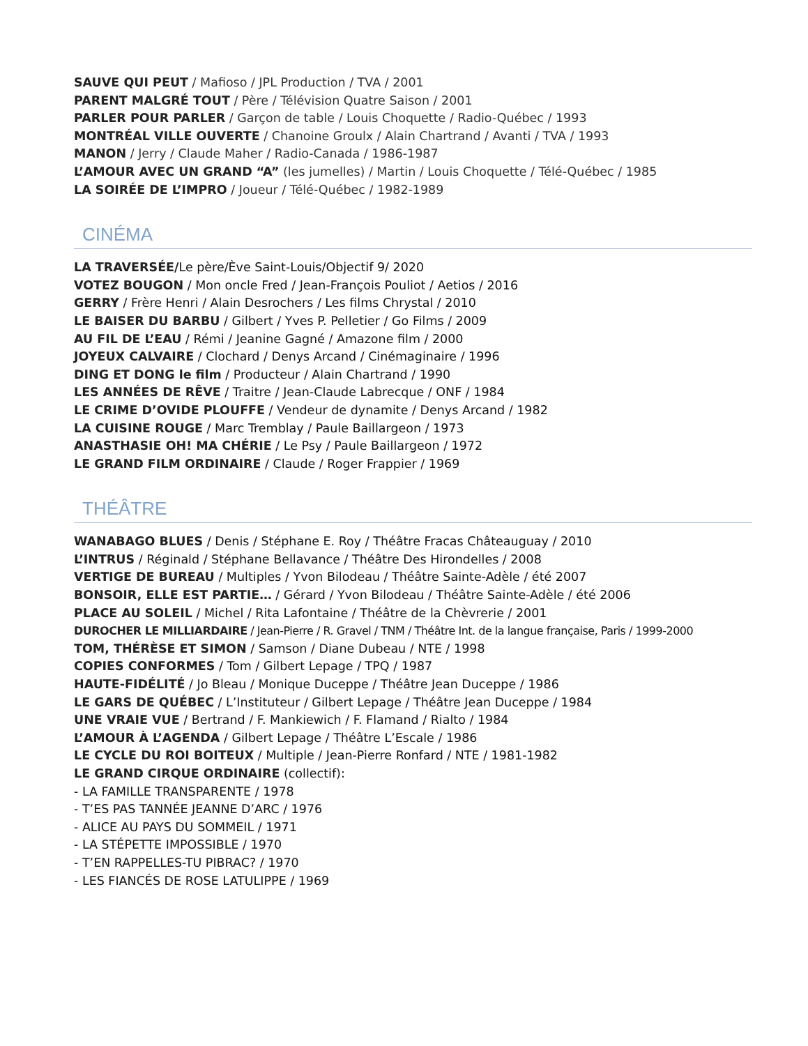SAUVE QUI PEUT / Mafioso / JPL Production / TVA / 2001
PARENT MALGRÉ TOUT / Père / Télévision Quatre Saison / 2001
PARLER POUR PARLER / Garçon de table / Louis Choquette / Radio-Québec / 1993
MONTRÉAL VILLE OUVERTE / Chanoine Groulx / Alain Chartrand / Avanti / TVA / 1993
MANON / Jerry / Claude Maher / Radio-Canada / 1986-1987
L’AMOUR AVEC UN GRAND “A” (les jumelles) / Martin / Louis Choquette / Télé-Québec / 1985
LA SOIRÉE DE L’IMPRO / Joueur / Télé-Québec / 1982-1989
CINÉMA
LA TRAVERSÉE/Le père/Ève Saint-Louis/Objectif 9/ 2020
VOTEZ BOUGON / Mon oncle Fred / Jean-François Pouliot / Aetios / 2016
GERRY / Frère Henri / Alain Desrochers / Les films Chrystal / 2010
LE BAISER DU BARBU / Gilbert / Yves P. Pelletier / Go Films / 2009
AU FIL DE L’EAU / Rémi / Jeanine Gagné / Amazone film / 2000
JOYEUX CALVAIRE / Clochard / Denys Arcand / Cinémaginaire / 1996
DING ET DONG le film / Producteur / Alain Chartrand / 1990
LES ANNÉES DE RÊVE / Traitre / Jean-Claude Labrecque / ONF / 1984
LE CRIME D’OVIDE PLOUFFE / Vendeur de dynamite / Denys Arcand / 1982
LA CUISINE ROUGE / Marc Tremblay / Paule Baillargeon / 1973
ANASTHASIE OH! MA CHÉRIE / Le Psy / Paule Baillargeon / 1972
LE GRAND FILM ORDINAIRE / Claude / Roger Frappier / 1969
THÉÂTRE
WANABAGO BLUES / Denis / Stéphane E. Roy / Théâtre Fracas Châteauguay / 2010
L’INTRUS / Réginald / Stéphane Bellavance / Théâtre Des Hirondelles / 2008
VERTIGE DE BUREAU / Multiples / Yvon Bilodeau / Théâtre Sainte-Adèle / été 2007
BONSOIR, ELLE EST PARTIE… / Gérard / Yvon Bilodeau / Théâtre Sainte-Adèle / été 2006
PLACE AU SOLEIL / Michel / Rita Lafontaine / Théâtre de la Chèvrerie / 2001
DUROCHER LE MILLIARDAIRE / Jean-Pierre / R. Gravel / TNM / Théâtre Int. de la langue française, Paris / 1999-2000
TOM, THÉRÈSE ET SIMON / Samson / Diane Dubeau / NTE / 1998
COPIES CONFORMES / Tom / Gilbert Lepage / TPQ / 1987
HAUTE-FIDÉLITÉ / Jo Bleau / Monique Duceppe / Théâtre Jean Duceppe / 1986
LE GARS DE QUÉBEC / L’Instituteur / Gilbert Lepage / Théâtre Jean Duceppe / 1984
UNE VRAIE VUE / Bertrand / F. Mankiewich / F. Flamand / Rialto / 1984
L’AMOUR À L’AGENDA / Gilbert Lepage / Théâtre L’Escale / 1986
LE CYCLE DU ROI BOITEUX / Multiple / Jean-Pierre Ronfard / NTE / 1981-1982
LE GRAND CIRQUE ORDINAIRE (collectif):
- LA FAMILLE TRANSPARENTE / 1978
- T’ES PAS TANNÉE JEANNE D’ARC / 1976
- ALICE AU PAYS DU SOMMEIL / 1971
- LA STÉPETTE IMPOSSIBLE / 1970
- T’EN RAPPELLES-TU PIBRAC? / 1970
- LES FIANCÉS DE ROSE LATULIPPE / 1969